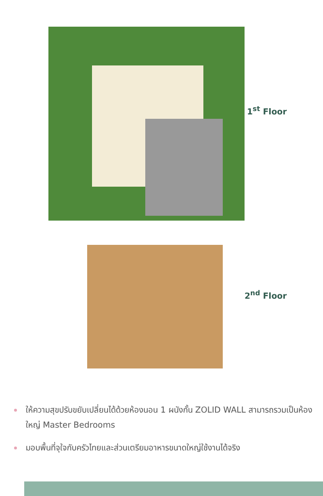1<sup>st</sup> Floor
2<sup>nd</sup> Floor
ให้ความสุขปรับขยับเปลี่ยนได้ด้วยห้องนอน 1 ผนังกั้น ZOLID WALL สามารถรวมเป็นห้องใหญ่ Master Bedrooms
มอบพื้นที่จุใจกับครัวไทยและส่วนเตรียมอาหารขนาดใหญ่ใช้งานได้จริง